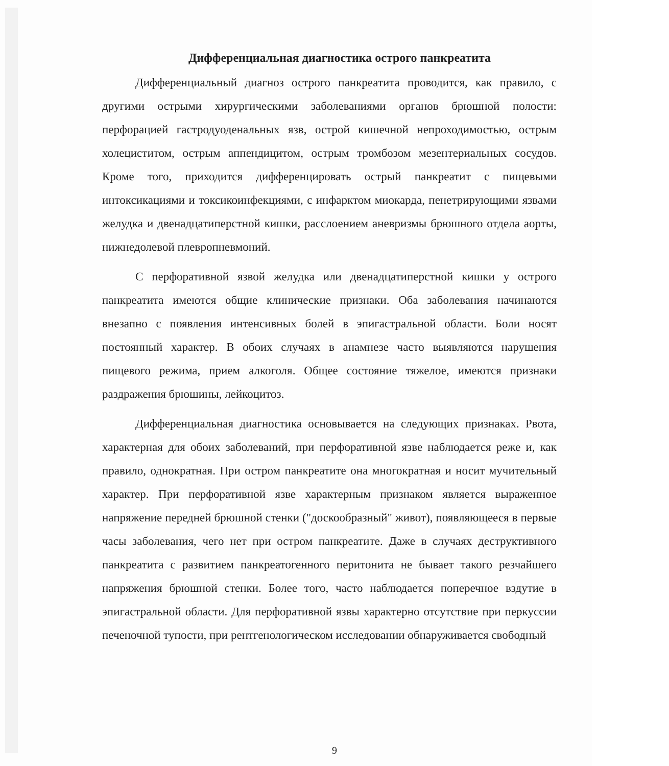Дифференциальная диагностика острого панкреатита
Дифференциальный диагноз острого панкреатита проводится, как правило, с другими острыми хирургическими заболеваниями органов брюшной полости: перфорацией гастродуоденальных язв, острой кишечной непроходимостью, острым холециститом, острым аппендицитом, острым тромбозом мезентериальных сосудов. Кроме того, приходится дифференцировать острый панкреатит с пищевыми интоксикациями и токсикоинфекциями, с инфарктом миокарда, пенетрирующими язвами желудка и двенадцатиперстной кишки, расслоением аневризмы брюшного отдела аорты, нижнедолевой плевропневмоний.
С перфоративной язвой желудка или двенадцатиперстной кишки у острого панкреатита имеются общие клинические признаки. Оба заболевания начинаются внезапно с появления интенсивных болей в эпигастральной области. Боли носят постоянный характер. В обоих случаях в анамнезе часто выявляются нарушения пищевого режима, прием алкоголя. Общее состояние тяжелое, имеются признаки раздражения брюшины, лейкоцитоз.
Дифференциальная диагностика основывается на следующих признаках. Рвота, характерная для обоих заболеваний, при перфоративной язве наблюдается реже и, как правило, однократная. При остром панкреатите она многократная и носит мучительный характер. При перфоративной язве характерным признаком является выраженное напряжение передней брюшной стенки ("доскообразный" живот), появляющееся в первые часы заболевания, чего нет при остром панкреатите. Даже в случаях деструктивного панкреатита с развитием панкреатогенного перитонита не бывает такого резчайшего напряжения брюшной стенки. Более того, часто наблюдается поперечное вздутие в эпигастральной области. Для перфоративной язвы характерно отсутствие при перкуссии печеночной тупости, при рентгенологическом исследовании обнаруживается свободный
9